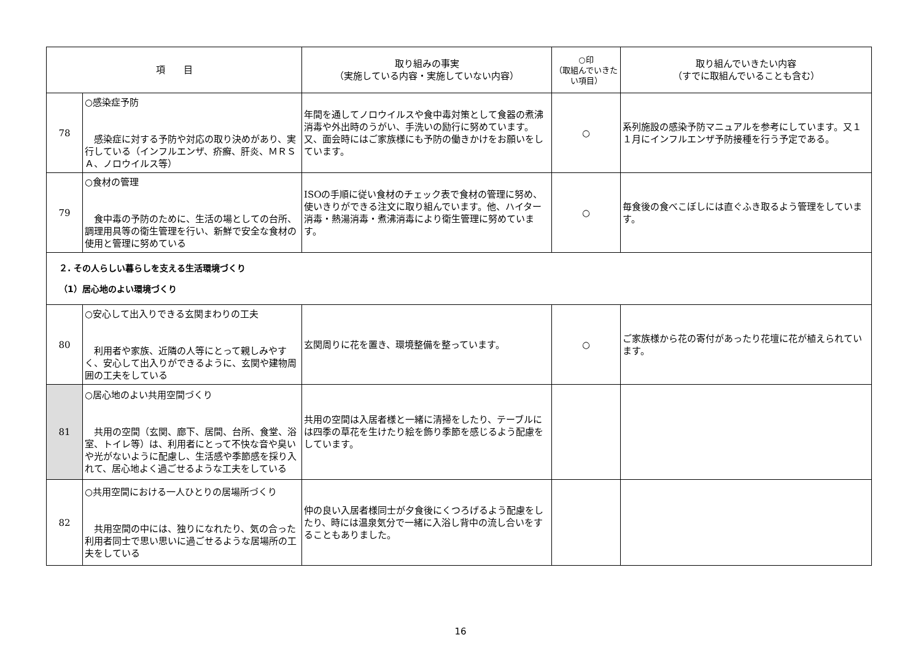| 項 目 | | 取り組みの事実 （実施している内容・実施していない内容） | ○印 （取組んでいきたい項目） | 取り組んでいきたい内容 （すでに取組んでいることも含む） |
| --- | --- | --- | --- | --- |
| 78 | ○感染症予防 感染症に対する予防や対応の取り決めがあり、実行している（インフルエンザ、疥癬、肝炎、ＭＲＳＡ、ノロウイルス等） | 年間を通してノロウイルスや食中毒対策として食器の煮沸消毒や外出時のうがい、手洗いの励行に努めています。又、面会時にはご家族様にも予防の働きかけをお願いをしています。 | ○ | 系列施設の感染予防マニュアルを参考にしています。又１１月にインフルエンザ予防接種を行う予定である。 |
| 79 | ○食材の管理 食中毒の予防のために、生活の場としての台所、調理用具等の衛生管理を行い、新鮮で安全な食材の使用と管理に努めている | ISOの手順に従い食材のチェック表で食材の管理に努め、使いきりができる注文に取り組んでいます。他、ハイター消毒・熱湯消毒・煮沸消毒により衛生管理に努めています。 | ○ | 毎食後の食べこぼしには直ぐふき取るよう管理をしています。 |
| ２. その人らしい暮らしを支える生活環境づくり （1）居心地のよい環境づくり | | | | |
| 80 | ○安心して出入りできる玄関まわりの工夫 利用者や家族、近隣の人等にとって親しみやすく、安心して出入りができるように、玄関や建物周囲の工夫をしている | 玄関周りに花を置き、環境整備を整っています。 | ○ | ご家族様から花の寄付があったり花壇に花が植えられています。 |
| 81 | ○居心地のよい共用空間づくり 共用の空間（玄関、廊下、居間、台所、食堂、浴室、トイレ等）は、利用者にとって不快な音や臭いや光がないように配慮し、生活感や季節感を採り入れて、居心地よく過ごせるような工夫をしている | 共用の空間は入居者様と一緒に清掃をしたり、テーブルには四季の草花を生けたり絵を飾り季節を感じるよう配慮をしています。 | | |
| 82 | ○共用空間における一人ひとりの居場所づくり 共用空間の中には、独りになれたり、気の合った利用者同士で思い思いに過ごせるような居場所の工夫をしている | 仲の良い入居者様同士が夕食後にくつろげるよう配慮をしたり、時には温泉気分で一緒に入浴し背中の流し合いをすることもありました。 | | |
16